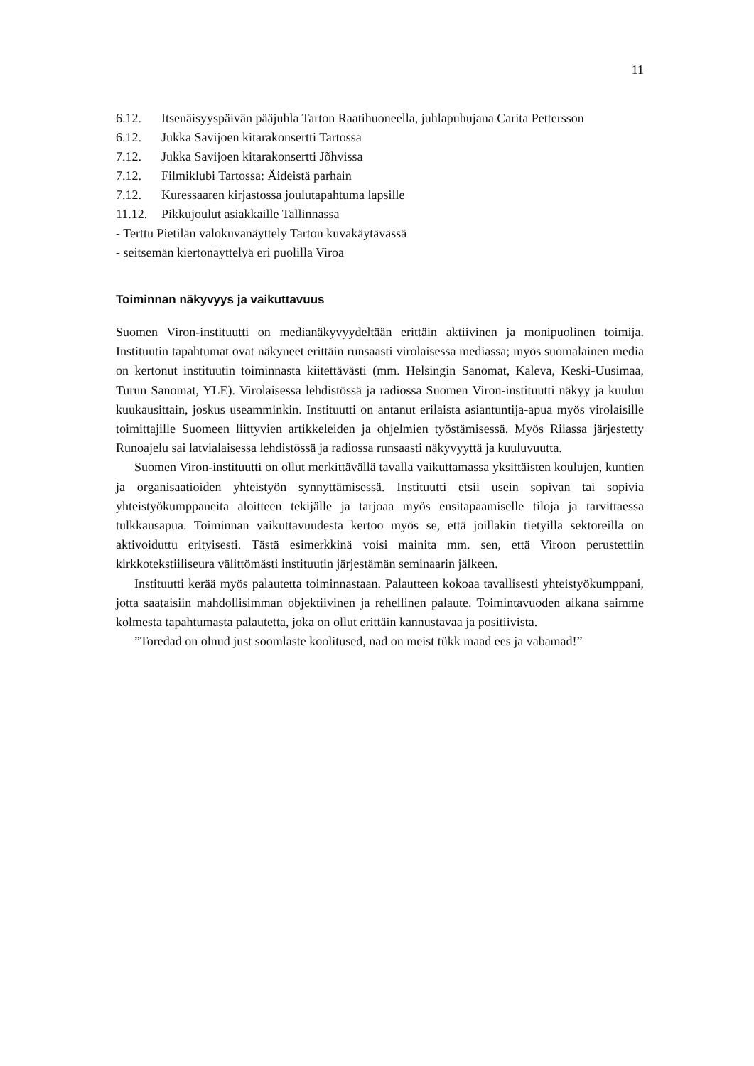11
6.12. Itsenäisyyspäivän pääjuhla Tarton Raatihuoneella, juhlapuhujana Carita Pettersson
6.12. Jukka Savijoen kitarakonsertti Tartossa
7.12. Jukka Savijoen kitarakonsertti Jõhvissa
7.12. Filmiklubi Tartossa: Äideistä parhain
7.12. Kuressaaren kirjastossa joulutapahtuma lapsille
11.12. Pikkujoulut asiakkaille Tallinnassa
- Terttu Pietilän valokuvanäyttely Tarton kuvakäytävässä
- seitsemän kiertonäyttelyä eri puolilla Viroa
Toiminnan näkyvyys ja vaikuttavuus
Suomen Viron-instituutti on medianäkyvyydeltään erittäin aktiivinen ja monipuolinen toimija. Instituutin tapahtumat ovat näkyneet erittäin runsaasti virolaisessa mediassa; myös suomalainen media on kertonut instituutin toiminnasta kiitettävästi (mm. Helsingin Sanomat, Kaleva, Keski-Uusimaa, Turun Sanomat, YLE). Virolaisessa lehdistössä ja radiossa Suomen Viron-instituutti näkyy ja kuuluu kuukausittain, joskus useamminkin. Instituutti on antanut erilaista asiantuntija-apua myös virolaisille toimittajille Suomeen liittyvien artikkeleiden ja ohjelmien työstämisessä. Myös Riiassa järjestetty Runoajelu sai latvialaisessa lehdistössä ja radiossa runsaasti näkyvyyttä ja kuuluvuutta.
Suomen Viron-instituutti on ollut merkittävällä tavalla vaikuttamassa yksittäisten koulujen, kuntien ja organisaatioiden yhteistyön synnyttämisessä. Instituutti etsii usein sopivan tai sopivia yhteistyökumppaneita aloitteen tekijälle ja tarjoaa myös ensitapaamiselle tiloja ja tarvittaessa tulkkausapua. Toiminnan vaikuttavuudesta kertoo myös se, että joillakin tietyillä sektoreilla on aktivoiduttu erityisesti. Tästä esimerkkinä voisi mainita mm. sen, että Viroon perustettiin kirkkotekstiiliseura välittömästi instituutin järjestämän seminaarin jälkeen.
Instituutti kerää myös palautetta toiminnastaan. Palautteen kokoaa tavallisesti yhteistyökumppani, jotta saataisiin mahdollisimman objektiivinen ja rehellinen palaute. Toimintavuoden aikana saimme kolmesta tapahtumasta palautetta, joka on ollut erittäin kannustavaa ja positiivista.
”Toredad on olnud just soomlaste koolitused, nad on meist tükk maad ees ja vabamad!”